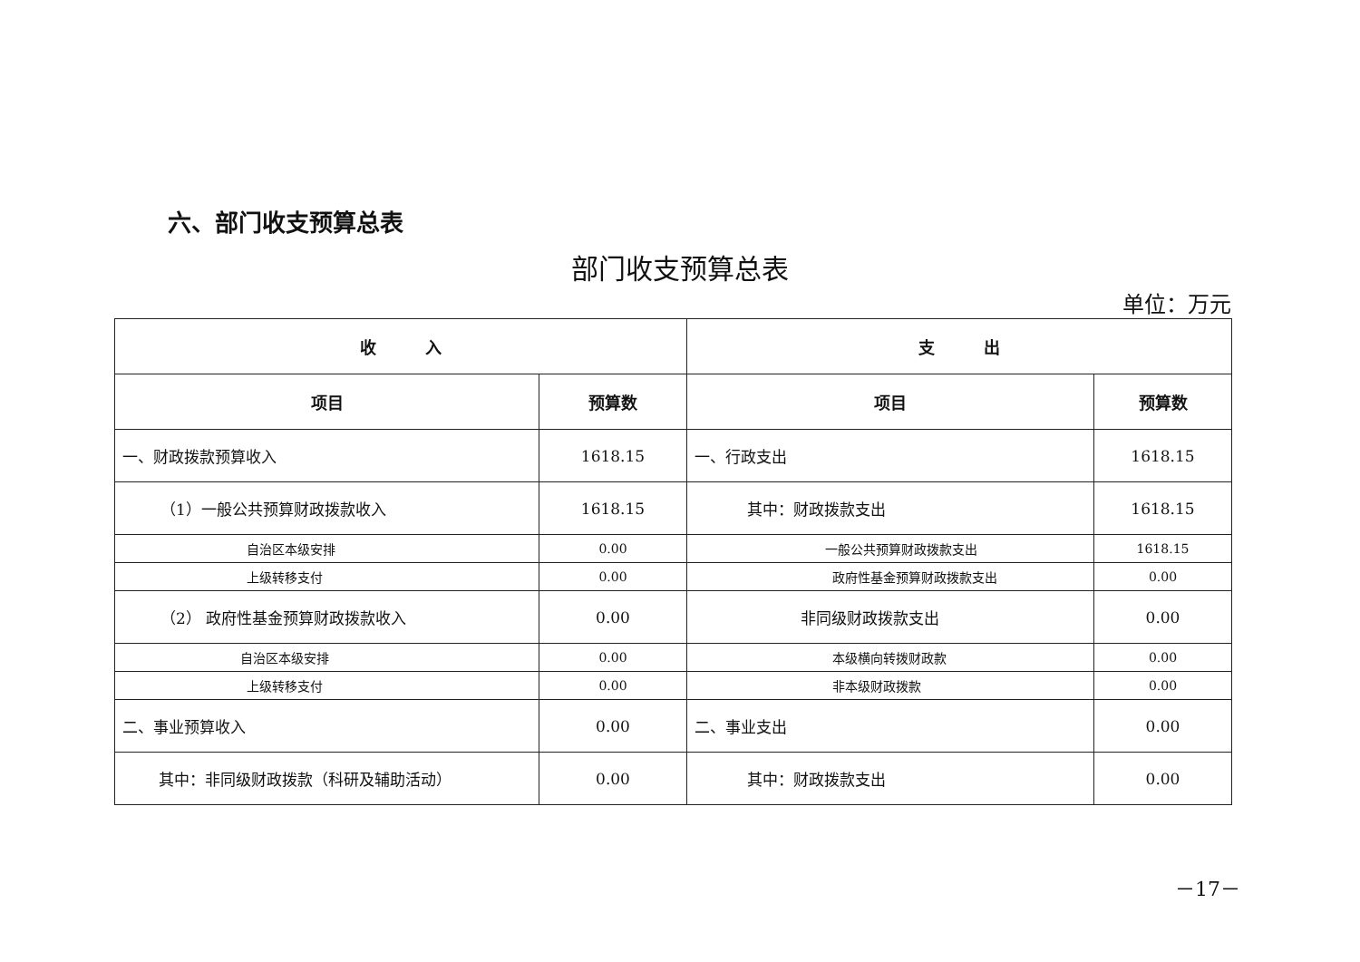六、部门收支预算总表
部门收支预算总表
单位：万元
| 收 入 | | 支 出 | |
| --- | --- | --- | --- |
| 项目 | 预算数 | 项目 | 预算数 |
| 一、财政拨款预算收入 | 1618.15 | 一、行政支出 | 1618.15 |
| （1）一般公共预算财政拨款收入 | 1618.15 | 其中：财政拨款支出 | 1618.15 |
| 自治区本级安排 | 0.00 | 一般公共预算财政拨款支出 | 1618.15 |
| 上级转移支付 | 0.00 | 政府性基金预算财政拨款支出 | 0.00 |
| （2） 政府性基金预算财政拨款收入 | 0.00 | 非同级财政拨款支出 | 0.00 |
| 自治区本级安排 | 0.00 | 本级横向转拨财政款 | 0.00 |
| 上级转移支付 | 0.00 | 非本级财政拨款 | 0.00 |
| 二、事业预算收入 | 0.00 | 二、事业支出 | 0.00 |
| 其中：非同级财政拨款（科研及辅助活动） | 0.00 | 其中：财政拨款支出 | 0.00 |
－17－